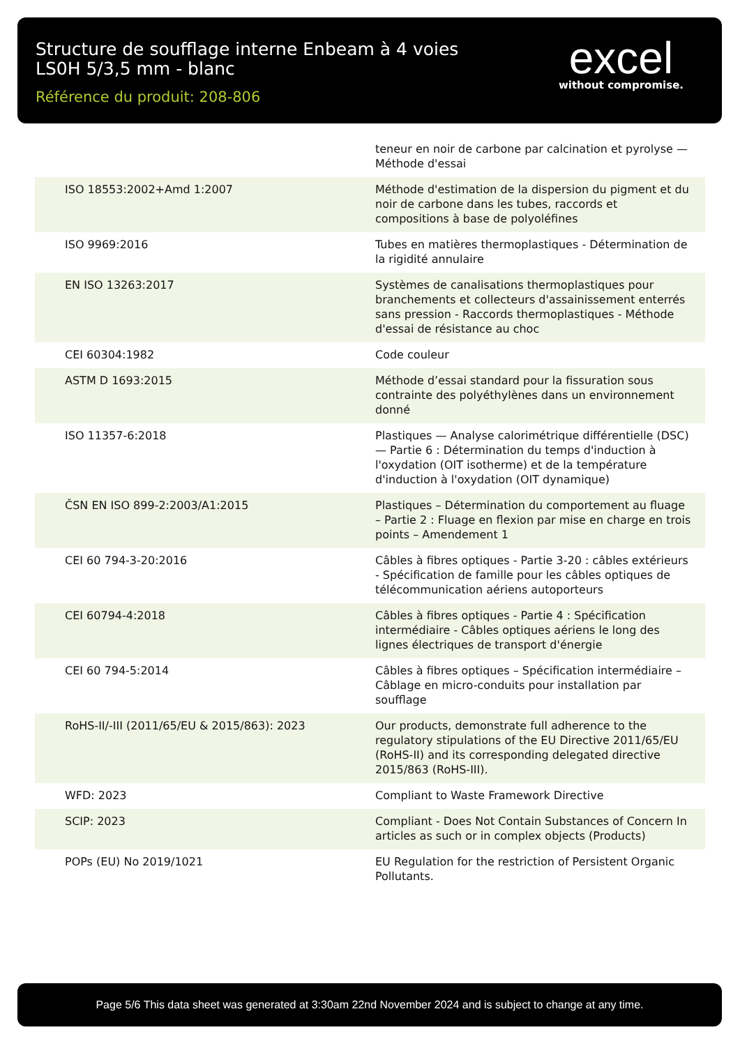Structure de soufflage interne Enbeam à 4 voies
LS0H 5/3,5 mm - blanc
Référence du produit: 208-806
excel
without compromise.
| | teneur en noir de carbone par calcination et pyrolyse — Méthode d'essai |
| ISO 18553:2002+Amd 1:2007 | Méthode d'estimation de la dispersion du pigment et du noir de carbone dans les tubes, raccords et compositions à base de polyoléfines |
| ISO 9969:2016 | Tubes en matières thermoplastiques - Détermination de la rigidité annulaire |
| EN ISO 13263:2017 | Systèmes de canalisations thermoplastiques pour branchements et collecteurs d'assainissement enterrés sans pression - Raccords thermoplastiques - Méthode d'essai de résistance au choc |
| CEI 60304:1982 | Code couleur |
| ASTM D 1693:2015 | Méthode d’essai standard pour la fissuration sous contrainte des polyéthylènes dans un environnement donné |
| ISO 11357-6:2018 | Plastiques — Analyse calorimétrique différentielle (DSC) — Partie 6 : Détermination du temps d'induction à l'oxydation (OIT isotherme) et de la température d'induction à l'oxydation (OIT dynamique) |
| ČSN EN ISO 899-2:2003/A1:2015 | Plastiques – Détermination du comportement au fluage – Partie 2 : Fluage en flexion par mise en charge en trois points – Amendement 1 |
| CEI 60 794-3-20:2016 | Câbles à fibres optiques - Partie 3-20 : câbles extérieurs - Spécification de famille pour les câbles optiques de télécommunication aériens autoporteurs |
| CEI 60794-4:2018 | Câbles à fibres optiques - Partie 4 : Spécification intermédiaire - Câbles optiques aériens le long des lignes électriques de transport d'énergie |
| CEI 60 794-5:2014 | Câbles à fibres optiques – Spécification intermédiaire – Câblage en micro-conduits pour installation par soufflage |
| RoHS-II/-III (2011/65/EU & 2015/863): 2023 | Our products, demonstrate full adherence to the regulatory stipulations of the EU Directive 2011/65/EU (RoHS-II) and its corresponding delegated directive 2015/863 (RoHS-III). |
| WFD: 2023 | Compliant to Waste Framework Directive |
| SCIP: 2023 | Compliant - Does Not Contain Substances of Concern In articles as such or in complex objects (Products) |
| POPs (EU) No 2019/1021 | EU Regulation for the restriction of Persistent Organic Pollutants. |
Page 5/6 This data sheet was generated at 3:30am 22nd November 2024 and is subject to change at any time.